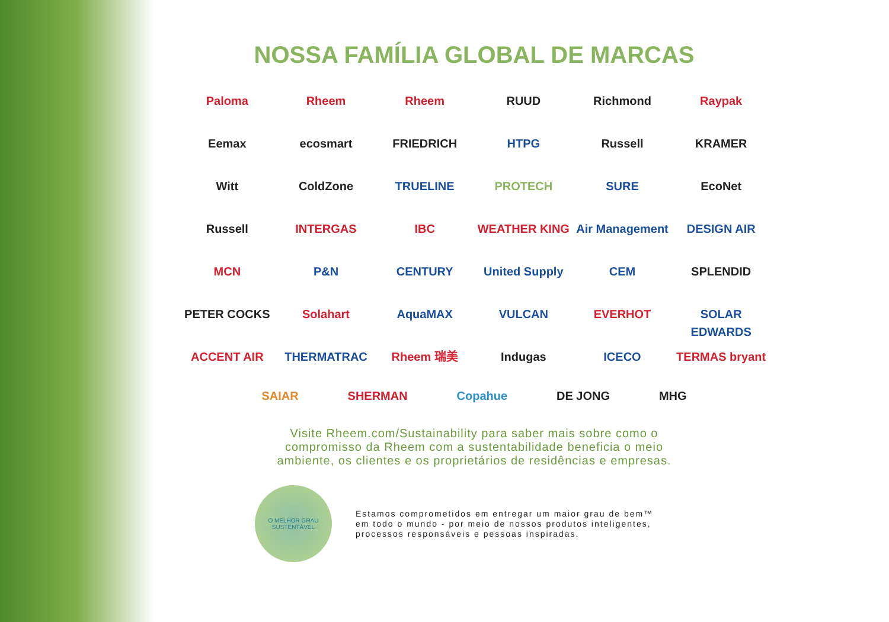NOSSA FAMÍLIA GLOBAL DE MARCAS
Paloma
Rheem
Rheem
RUUD
Richmond
Raypak
Eemax
ecosmart
FRIEDRICH
HTPG
Russell
KRAMER
Witt
ColdZone
TRUELINE
PROTECH
SURE
EcoNet
Russell
INTERGAS
IBC
WEATHER KING
Air Management
DESIGN AIR
MCN
P&N
CENTURY
United Supply
CEM
SPLENDID
PETER COCKS
Solahart
AquaMAX
VULCAN
EVERHOT
SOLAR EDWARDS
ACCENT AIR
THERMATRAC
Rheem 瑞美
Indugas
ICECO
TERMAS bryant
SAIAR SHERMAN Copahue DE JONG MHG
Visite Rheem.com/Sustainability para saber mais sobre como o
compromisso da Rheem com a sustentabilidade beneficia o meio
ambiente, os clientes e os proprietários de residências e empresas.
O MELHOR GRAU
SUSTENTÁVEL
Estamos comprometidos em entregar um maior grau de bem™
em todo o mundo - por meio de nossos produtos inteligentes,
processos responsáveis e pessoas inspiradas.